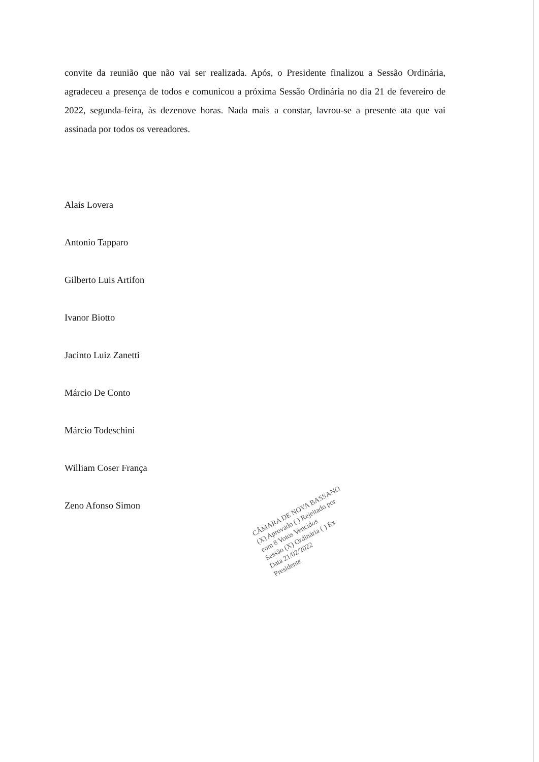convite da reunião que não vai ser realizada. Após, o Presidente finalizou a Sessão Ordinária, agradeceu a presença de todos e comunicou a próxima Sessão Ordinária no dia 21 de fevereiro de 2022, segunda-feira, às dezenove horas. Nada mais a constar, lavrou-se a presente ata que vai assinada por todos os vereadores.
Alais Lovera
Antonio Tapparo
Gilberto Luis Artifon
Ivanor Biotto
Jacinto Luiz Zanetti
Márcio De Conto
Márcio Todeschini
William Coser França
Zeno Afonso Simon
CÂMARA DE NOVA BASSANO
(X) Aprovado ( ) Rejeitado por
com 8 Votos Vencidos
Sessão (X) Ordinária ( ) Ex
Data 21/02/2022
Presidente